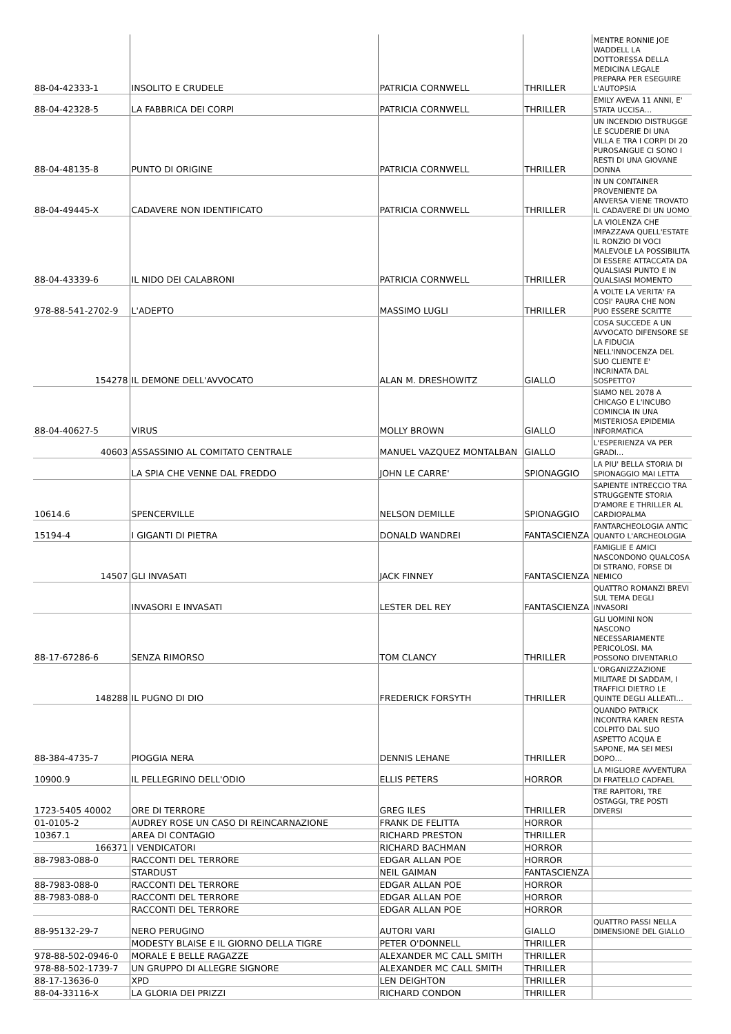| 88-04-42333-1 | INSOLITO E CRUDELE | PATRICIA CORNWELL | THRILLER | MENTRE RONNIE JOE WADDELL LA DOTTORESSA DELLA MEDICINA LEGALE PREPARA PER ESEGUIRE L'AUTOPSIA |
| 88-04-42328-5 | LA FABBRICA DEI CORPI | PATRICIA CORNWELL | THRILLER | EMILY AVEVA 11 ANNI, E' STATA UCCISA… |
| 88-04-48135-8 | PUNTO DI ORIGINE | PATRICIA CORNWELL | THRILLER | UN INCENDIO DISTRUGGE LE SCUDERIE DI UNA VILLA E TRA I CORPI DI 20 PUROSANGUE CI SONO I RESTI DI UNA GIOVANE DONNA |
| 88-04-49445-X | CADAVERE NON IDENTIFICATO | PATRICIA CORNWELL | THRILLER | IN UN CONTAINER PROVENIENTE DA ANVERSA VIENE TROVATO IL CADAVERE DI UN UOMO |
| 88-04-43339-6 | IL NIDO DEI CALABRONI | PATRICIA CORNWELL | THRILLER | LA VIOLENZA CHE IMPAZZAVA QUELL'ESTATE IL RONZIO DI VOCI MALEVOLE LA POSSIBILITA DI ESSERE ATTACCATA DA QUALSIASI PUNTO E IN QUALSIASI MOMENTO |
| 978-88-541-2702-9 | L'ADEPTO | MASSIMO LUGLI | THRILLER | A VOLTE LA VERITA' FA COSI' PAURA CHE NON PUO ESSERE SCRITTE |
| 154278 | IL DEMONE DELL'AVVOCATO | ALAN M. DRESHOWITZ | GIALLO | COSA SUCCEDE A UN AVVOCATO DIFENSORE SE LA FIDUCIA NELL'INNOCENZA DEL SUO CLIENTE E' INCRINATA DAL SOSPETTO? |
| 88-04-40627-5 | VIRUS | MOLLY BROWN | GIALLO | SIAMO NEL 2078 A CHICAGO E L'INCUBO COMINCIA IN UNA MISTERIOSA EPIDEMIA INFORMATICA |
| 40603 | ASSASSINIO AL COMITATO CENTRALE | MANUEL VAZQUEZ MONTALBAN | GIALLO | L'ESPERIENZA VA PER GRADI… |
| | LA SPIA CHE VENNE DAL FREDDO | JOHN LE CARRE' | SPIONAGGIO | LA PIU' BELLA STORIA DI SPIONAGGIO MAI LETTA |
| 10614.6 | SPENCERVILLE | NELSON DEMILLE | SPIONAGGIO | SAPIENTE INTRECCIO TRA STRUGGENTE STORIA D'AMORE E THRILLER AL CARDIOPALMA |
| 15194-4 | I GIGANTI DI PIETRA | DONALD WANDREI | FANTASCIENZA | FANTARCHEOLOGIA ANTIC QUANTO L'ARCHEOLOGIA |
| 14507 | GLI INVASATI | JACK FINNEY | FANTASCIENZA | FAMIGLIE E AMICI NASCONDONO QUALCOSA DI STRANO, FORSE DI NEMICO |
| | INVASORI E INVASATI | LESTER DEL REY | FANTASCIENZA | QUATTRO ROMANZI BREVI SUL TEMA DEGLI INVASORI |
| 88-17-67286-6 | SENZA RIMORSO | TOM CLANCY | THRILLER | GLI UOMINI NON NASCONO NECESSARIAMENTE PERICOLOSI. MA POSSONO DIVENTARLO |
| 148288 | IL PUGNO DI DIO | FREDERICK FORSYTH | THRILLER | L'ORGANIZZAZIONE MILITARE DI SADDAM, I TRAFFICI DIETRO LE QUINTE DEGLI ALLEATI… |
| 88-384-4735-7 | PIOGGIA NERA | DENNIS LEHANE | THRILLER | QUANDO PATRICK INCONTRA KAREN RESTA COLPITO DAL SUO ASPETTO ACQUA E SAPONE, MA SEI MESI DOPO… |
| 10900.9 | IL PELLEGRINO DELL'ODIO | ELLIS PETERS | HORROR | LA MIGLIORE AVVENTURA DI FRATELLO CADFAEL |
| 1723-5405 40002 | ORE DI TERRORE | GREG ILES | THRILLER | TRE RAPITORI, TRE OSTAGGI, TRE POSTI DIVERSI |
| 01-0105-2 | AUDREY ROSE UN CASO DI REINCARNAZIONE | FRANK DE FELITTA | HORROR | |
| 10367.1 | AREA DI CONTAGIO | RICHARD PRESTON | THRILLER | |
| 166371 | I VENDICATORI | RICHARD BACHMAN | HORROR | |
| 88-7983-088-0 | RACCONTI DEL TERRORE | EDGAR ALLAN POE | HORROR | |
| | STARDUST | NEIL GAIMAN | FANTASCIENZA | |
| 88-7983-088-0 | RACCONTI DEL TERRORE | EDGAR ALLAN POE | HORROR | |
| 88-7983-088-0 | RACCONTI DEL TERRORE | EDGAR ALLAN POE | HORROR | |
| | RACCONTI DEL TERRORE | EDGAR ALLAN POE | HORROR | |
| 88-95132-29-7 | NERO PERUGINO | AUTORI VARI | GIALLO | QUATTRO PASSI NELLA DIMENSIONE DEL GIALLO |
| | MODESTY BLAISE E IL GIORNO DELLA TIGRE | PETER O'DONNELL | THRILLER | |
| 978-88-502-0946-0 | MORALE E BELLE RAGAZZE | ALEXANDER MC CALL SMITH | THRILLER | |
| 978-88-502-1739-7 | UN GRUPPO DI ALLEGRE SIGNORE | ALEXANDER MC CALL SMITH | THRILLER | |
| 88-17-13636-0 | XPD | LEN DEIGHTON | THRILLER | |
| 88-04-33116-X | LA GLORIA DEI PRIZZI | RICHARD CONDON | THRILLER | |